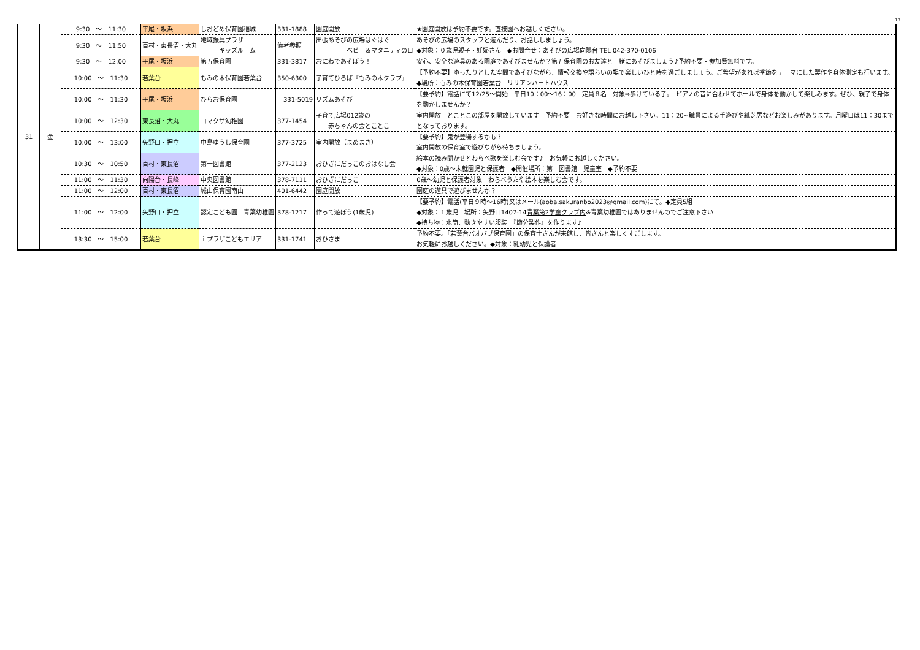13
| 31 | 金 | 9:30 ～ 11:30 | 平尾・坂浜 | しおどめ保育園稲城 | 331-1888 | 園庭開放 | ★園庭開放は予約不要です。直接園へお越しください。 |
| | | 9:30 ～ 11:50 | 百村・東長沼・大丸 | 地域振興プラザ キッズルーム | 備考参照 | 出張あそびの広場はぐはぐ ベビー＆マタニティの日 | あそびの広場のスタッフと遊んだり、お話ししましょう。 ◆対象：０歳児親子・妊婦さん ◆お問合せ：あそびの広場向陽台 TEL 042-370-0106 |
| | | 9:30 ～ 12:00 | 平尾・坂浜 | 第五保育園 | 331-3817 | おにわであそぼう！ | 安心、安全な遊具のある園庭であそびませんか？第五保育園のお友達と一緒にあそびましょう♪予約不要・参加費無料です。 |
| | | 10:00 ～ 11:30 | 若葉台 | もみの木保育園若葉台 | 350-6300 | 子育てひろば『もみの木クラブ』 | 【予約不要】ゆったりとした空間であそびながら、情報交換や語らいの場で楽しいひと時を過ごしましょう。ご希望があれば季節をテーマにした製作や身体測定も行います。◆場所：もみの木保育園若葉台 リリアンハートハウス |
| | | 10:00 ～ 11:30 | 平尾・坂浜 | ひらお保育園 | 331-5019 | リズムあそび | 【要予約】電話にて12/25～開始 平日10：00～16：00 定員８名 対象⇒歩けている子。 ピアノの音に合わせてホールで身体を動かして楽しみます。ぜひ、親子で身体を動かしませんか？ |
| | | 10:00 ～ 12:30 | 東長沼・大丸 | コマクサ幼稚園 | 377-1454 | 子育て広場012歳の 赤ちゃんの会とことこ | 室内開放 とことこの部屋を開放しています 予約不要 お好きな時間にお越し下さい。11：20~職員による手遊びや紙芝居などお楽しみがあります。月曜日は11：30までとなっております。 |
| | | 10:00 ～ 13:00 | 矢野口・押立 | 中島ゆうし保育園 | 377-3725 | 室内開放（まめまき） | 【要予約】鬼が登場するかも⁉ 室内開放の保育室で遊びながら待ちましょう。 |
| | | 10:30 ～ 10:50 | 百村・東長沼 | 第一図書館 | 377-2123 | おひざにだっこのおはなし会 | 絵本の読み聞かせとわらべ歌を楽しむ会です♪ お気軽にお越しください。 ◆対象：0歳～未就園児と保護者 ◆開催場所：第一図書館 児童室 ◆予約不要 |
| | | 11:00 ～ 11:30 | 向陽台・長峰 | 中央図書館 | 378-7111 | おひざにだっこ | 0歳～幼児と保護者対象 わらべうたや絵本を楽しむ会です。 |
| | | 11:00 ～ 12:00 | 百村・東長沼 | 城山保育園南山 | 401-6442 | 園庭開放 | 園庭の遊具で遊びませんか？ |
| | | 11:00 ～ 12:00 | 矢野口・押立 | 認定こども園 青葉幼稚園 | 378-1217 | 作って遊ぼう(1歳児) | 【要予約】電話(平日９時～16時)又はメール(aoba.sakuranbo2023@gmail.com)にて。◆定員5組 ◆対象：１歳児 場所：矢野口1407-14 青葉第2学童クラブ内 ※青葉幼稚園ではありませんのでご注意下さい ◆持ち物：水筒、動きやすい服装 『節分製作』を作ります♪ |
| | | 13:30 ～ 15:00 | 若葉台 | ｉプラザこどもエリア | 331-1741 | おひさま | 予約不要。「若葉台バオバブ保育園」の保育士さんが来館し、皆さんと楽しくすごします。 お気軽にお越しください。◆対象：乳幼児と保護者 |